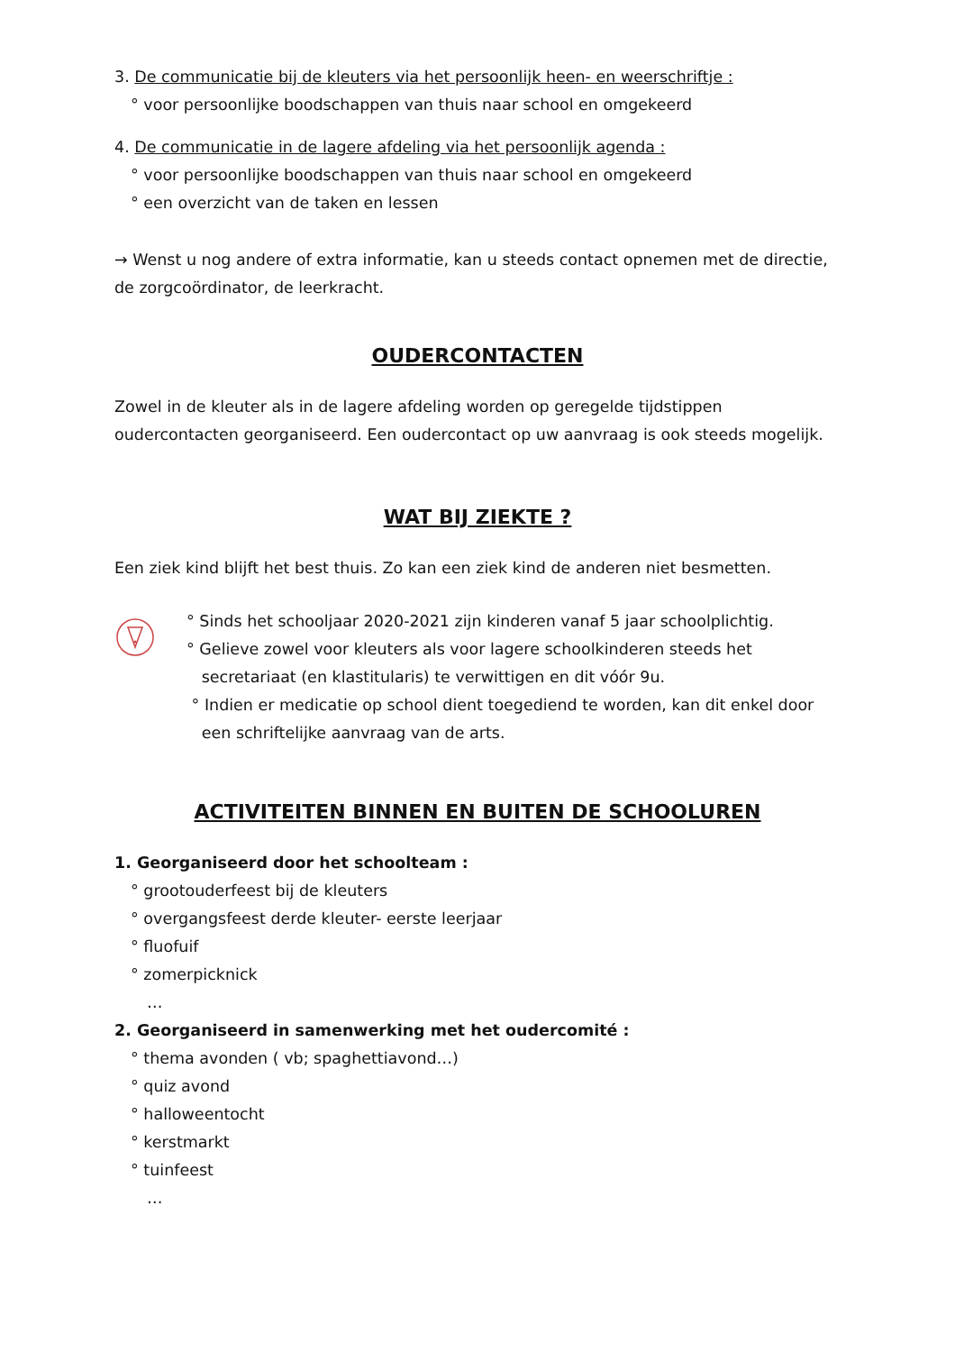3. De communicatie bij de kleuters via het persoonlijk heen- en weerschriftje :
° voor persoonlijke boodschappen van thuis naar school en omgekeerd
4. De communicatie in de lagere afdeling via het persoonlijk agenda :
° voor persoonlijke boodschappen van thuis naar school en omgekeerd
° een overzicht van de taken en lessen
→ Wenst u nog andere of extra informatie, kan u steeds contact opnemen met de directie, de zorgcoördinator, de leerkracht.
OUDERCONTACTEN
Zowel in de kleuter als in de lagere afdeling worden op geregelde tijdstippen oudercontacten georganiseerd. Een oudercontact op uw aanvraag is ook steeds mogelijk.
WAT BIJ ZIEKTE ?
Een ziek kind blijft het best thuis. Zo kan een ziek kind de anderen niet besmetten.
° Sinds het schooljaar 2020-2021 zijn kinderen vanaf 5 jaar schoolplichtig.
° Gelieve zowel voor kleuters als voor lagere schoolkinderen steeds het
secretariaat (en klastitularis) te verwittigen en dit vóór 9u.
° Indien er medicatie op school dient toegediend te worden, kan dit enkel door
een schriftelijke aanvraag van de arts.
ACTIVITEITEN BINNEN EN BUITEN DE SCHOOLUREN
1. Georganiseerd door het schoolteam :
° grootouderfeest bij de kleuters
° overgangsfeest derde kleuter- eerste leerjaar
° fluofuif
° zomerpicknick
…
2. Georganiseerd in samenwerking met het oudercomité :
° thema avonden ( vb; spaghettiavond…)
° quiz avond
° halloweentocht
° kerstmarkt
° tuinfeest
…